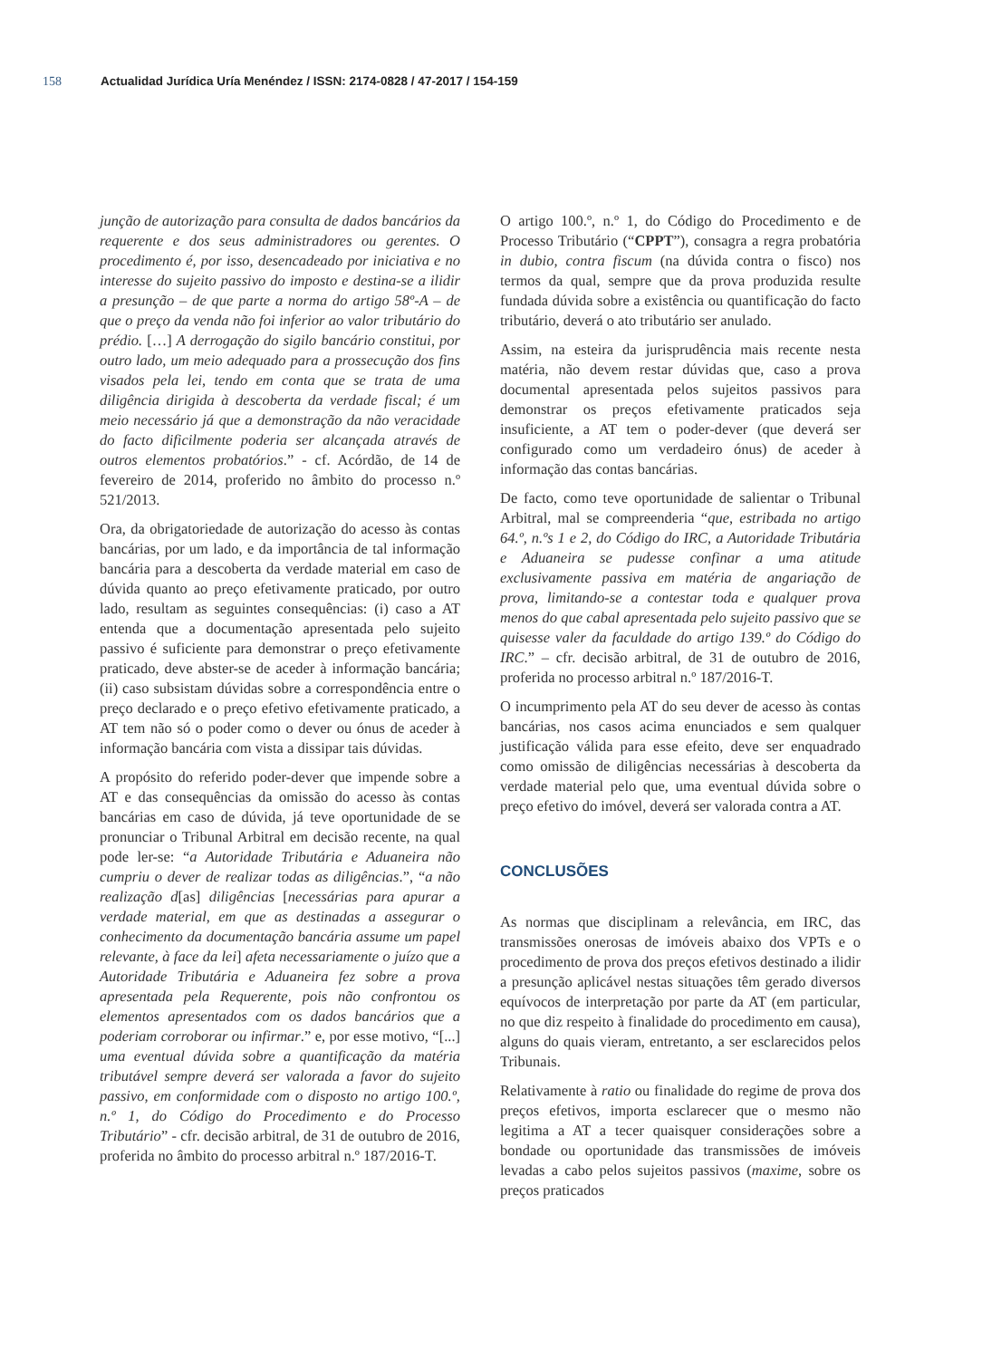158 Actualidad Jurídica Uría Menéndez / ISSN: 2174-0828 / 47-2017 / 154-159
junção de autorização para consulta de dados bancários da requerente e dos seus administradores ou gerentes. O procedimento é, por isso, desencadeado por iniciativa e no interesse do sujeito passivo do imposto e destina-se a ilidir a presunção – de que parte a norma do artigo 58º-A – de que o preço da venda não foi inferior ao valor tributário do prédio. […] A derrogação do sigilo bancário constitui, por outro lado, um meio adequado para a prossecução dos fins visados pela lei, tendo em conta que se trata de uma diligência dirigida à descoberta da verdade fiscal; é um meio necessário já que a demonstração da não veracidade do facto dificilmente poderia ser alcançada através de outros elementos probatórios.” - cf. Acórdão, de 14 de fevereiro de 2014, proferido no âmbito do processo n.º 521/2013.
Ora, da obrigatoriedade de autorização do acesso às contas bancárias, por um lado, e da importância de tal informação bancária para a descoberta da verdade material em caso de dúvida quanto ao preço efetivamente praticado, por outro lado, resultam as seguintes consequências: (i) caso a AT entenda que a documentação apresentada pelo sujeito passivo é suficiente para demonstrar o preço efetivamente praticado, deve abster-se de aceder à informação bancária; (ii) caso subsistam dúvidas sobre a correspondência entre o preço declarado e o preço efetivo efetivamente praticado, a AT tem não só o poder como o dever ou ónus de aceder à informação bancária com vista a dissipar tais dúvidas.
A propósito do referido poder-dever que impende sobre a AT e das consequências da omissão do acesso às contas bancárias em caso de dúvida, já teve oportunidade de se pronunciar o Tribunal Arbitral em decisão recente, na qual pode ler-se: “a Autoridade Tributária e Aduaneira não cumpriu o dever de realizar todas as diligências.”, “a não realização d[as] diligências [necessárias para apurar a verdade material, em que as destinadas a assegurar o conhecimento da documentação bancária assume um papel relevante, à face da lei] afeta necessariamente o juízo que a Autoridade Tributária e Aduaneira fez sobre a prova apresentada pela Requerente, pois não confrontou os elementos apresentados com os dados bancários que a poderiam corroborar ou infirmar.” e, por esse motivo, “[...] uma eventual dúvida sobre a quantificação da matéria tributável sempre deverá ser valorada a favor do sujeito passivo, em conformidade com o disposto no artigo 100.º, n.º 1, do Código do Procedimento e do Processo Tributário” - cfr. decisão arbitral, de 31 de outubro de 2016, proferida no âmbito do processo arbitral n.º 187/2016-T.
O artigo 100.º, n.º 1, do Código do Procedimento e de Processo Tributário (“CPPT”), consagra a regra probatória in dubio, contra fiscum (na dúvida contra o fisco) nos termos da qual, sempre que da prova produzida resulte fundada dúvida sobre a existência ou quantificação do facto tributário, deverá o ato tributário ser anulado.
Assim, na esteira da jurisprudência mais recente nesta matéria, não devem restar dúvidas que, caso a prova documental apresentada pelos sujeitos passivos para demonstrar os preços efetivamente praticados seja insuficiente, a AT tem o poder-dever (que deverá ser configurado como um verdadeiro ónus) de aceder à informação das contas bancárias.
De facto, como teve oportunidade de salientar o Tribunal Arbitral, mal se compreenderia “que, estribada no artigo 64.º, n.ºs 1 e 2, do Código do IRC, a Autoridade Tributária e Aduaneira se pudesse confinar a uma atitude exclusivamente passiva em matéria de angariação de prova, limitando-se a contestar toda e qualquer prova menos do que cabal apresentada pelo sujeito passivo que se quisesse valer da faculdade do artigo 139.º do Código do IRC.” – cfr. decisão arbitral, de 31 de outubro de 2016, proferida no processo arbitral n.º 187/2016-T.
O incumprimento pela AT do seu dever de acesso às contas bancárias, nos casos acima enunciados e sem qualquer justificação válida para esse efeito, deve ser enquadrado como omissão de diligências necessárias à descoberta da verdade material pelo que, uma eventual dúvida sobre o preço efetivo do imóvel, deverá ser valorada contra a AT.
CONCLUSÕES
As normas que disciplinam a relevância, em IRC, das transmissões onerosas de imóveis abaixo dos VPTs e o procedimento de prova dos preços efetivos destinado a ilidir a presunção aplicável nestas situações têm gerado diversos equívocos de interpretação por parte da AT (em particular, no que diz respeito à finalidade do procedimento em causa), alguns do quais vieram, entretanto, a ser esclarecidos pelos Tribunais.
Relativamente à ratio ou finalidade do regime de prova dos preços efetivos, importa esclarecer que o mesmo não legitima a AT a tecer quaisquer considerações sobre a bondade ou oportunidade das transmissões de imóveis levadas a cabo pelos sujeitos passivos (maxime, sobre os preços praticados